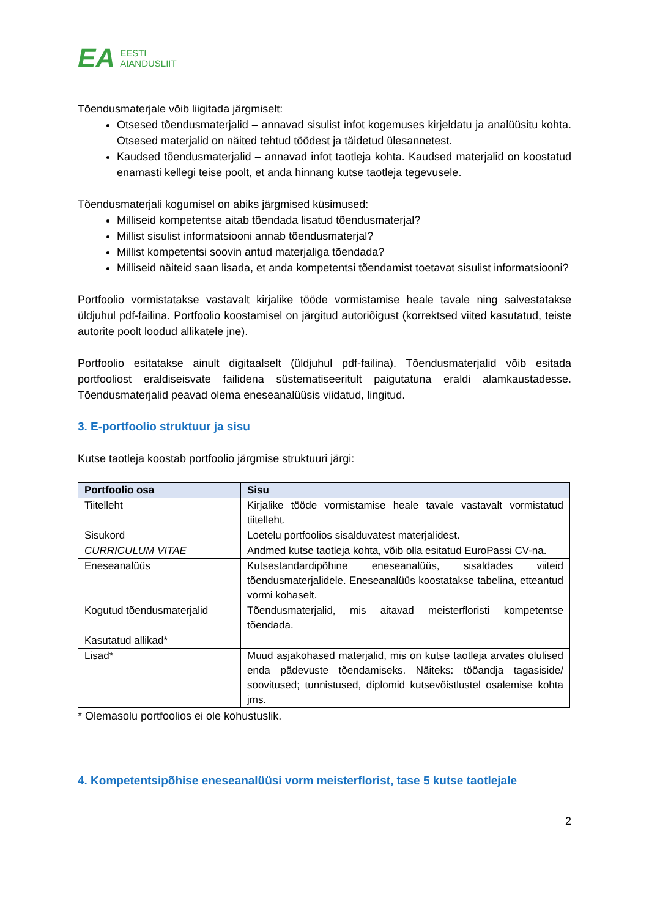EA EESTI
AIANDUSLIIT
Tõendusmaterjale võib liigitada järgmiselt:
Otsesed tõendusmaterjalid – annavad sisulist infot kogemuses kirjeldatu ja analüüsitu kohta. Otsesed materjalid on näited tehtud töödest ja täidetud ülesannetest.
Kaudsed tõendusmaterjalid – annavad infot taotleja kohta. Kaudsed materjalid on koostatud enamasti kellegi teise poolt, et anda hinnang kutse taotleja tegevusele.
Tõendusmaterjali kogumisel on abiks järgmised küsimused:
Milliseid kompetentse aitab tõendada lisatud tõendusmaterjal?
Millist sisulist informatsiooni annab tõendusmaterjal?
Millist kompetentsi soovin antud materjaliga tõendada?
Milliseid näiteid saan lisada, et anda kompetentsi tõendamist toetavat sisulist informatsiooni?
Portfoolio vormistatakse vastavalt kirjalike tööde vormistamise heale tavale ning salvestatakse üldjuhul pdf-failina. Portfoolio koostamisel on järgitud autoriõigust (korrektsed viited kasutatud, teiste autorite poolt loodud allikatele jne).
Portfoolio esitatakse ainult digitaalselt (üldjuhul pdf-failina). Tõendusmaterjalid võib esitada portfooliost eraldiseisvate failidena süstematiseeritult paigutatuna eraldi alamkaustadesse. Tõendusmaterjalid peavad olema eneseanalüüsis viidatud, lingitud.
3. E-portfoolio struktuur ja sisu
Kutse taotleja koostab portfoolio järgmise struktuuri järgi:
| Portfoolio osa | Sisu |
| --- | --- |
| Tiitelleht | Kirjalike tööde vormistamise heale tavale vastavalt vormistatud tiitelleht. |
| Sisukord | Loetelu portfoolios sisalduvatest materjalidest. |
| CURRICULUM VITAE | Andmed kutse taotleja kohta, võib olla esitatud EuroPassi CV-na. |
| Eneseanalüüs | Kutsestandardipõhine eneseanalüüs, sisaldades viiteid tõendusmaterjalidele. Eneseanalüüs koostatakse tabelina, etteantud vormi kohaselt. |
| Kogutud tõendusmaterjalid | Tõendusmaterjalid, mis aitavad meisterfloristi kompetentse tõendada. |
| Kasutatud allikad* | |
| Lisad* | Muud asjakohased materjalid, mis on kutse taotleja arvates olulised enda pädevuste tõendamiseks. Näiteks: tööandja tagasiside/ soovitused; tunnistused, diplomid kutsevõistlustel osalemise kohta jms. |
* Olemasolu portfoolios ei ole kohustuslik.
4. Kompetentsipõhise eneseanalüüsi vorm meisterflorist, tase 5 kutse taotlejale
2